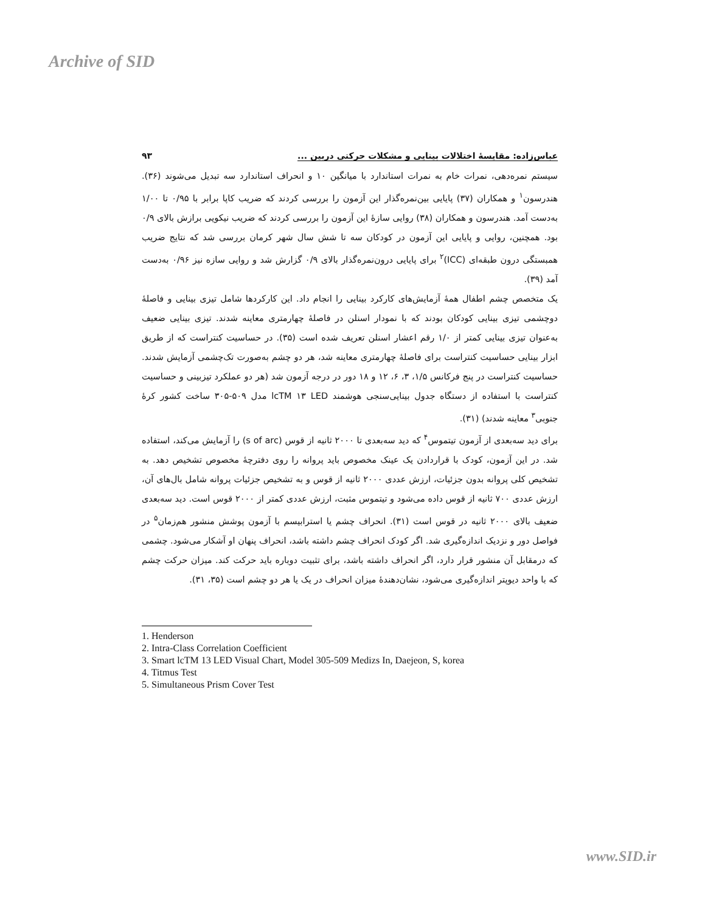Archive of SID
عباس‌زاده: مقایسهٔ اختلالات بینایی و مشکلات حرکتی دربین ... ۹۳
سیستم نمره‌دهی، نمرات خام به نمرات استاندارد با میانگین ۱۰ و انحراف استاندارد سه تبدیل می‌شوند (۳۶). هندرسون<sup>۱</sup> و همکاران (۳۷) پایایی بین‌نمره‌گذار این آزمون را بررسی کردند که ضریب کاپا برابر با ۰/۹۵ تا ۱/۰۰ به‌دست آمد. هندرسون و همکاران (۳۸) روایی سازهٔ این آزمون را بررسی کردند که ضریب نیکویی برازش بالای ۰/۹ بود. همچنین، روایی و پایایی این آزمون در کودکان سه تا شش سال شهر کرمان بررسی شد که نتایج ضریب همبستگی درون طبقه‌ای (ICC)<sup>۲</sup> برای پایایی درون‌نمره‌گذار بالای ۰/۹ گزارش شد و روایی سازه نیز ۰/۹۶ به‌دست آمد (۳۹).
یک متخصص چشم اطفال همهٔ آزمایش‌های کارکرد بینایی را انجام داد. این کارکردها شامل تیزی بینایی و فاصلهٔ دوچشمی تیزی بینایی کودکان بودند که با نمودار اسنلن در فاصلهٔ چهارمتری معاینه شدند. تیزی بینایی ضعیف به‌عنوان تیزی بینایی کمتر از ۱/۰ رقم اعشار اسنلن تعریف شده است (۳۵). در حساسیت کنتراست که از طریق ابزار بینایی حساسیت کنتراست برای فاصلهٔ چهارمتری معاینه شد، هر دو چشم به‌صورت تک‌چشمی آزمایش شدند. حساسیت کنتراست در پنج فرکانس ۱/۵، ۳، ۶، ۱۲ و ۱۸ دور در درجه آزمون شد (هر دو عملکرد تیزبینی و حساسیت کنتراست با استفاده از دستگاه جدول بینایی‌سنجی هوشمند lcTM ۱۳ LED مدل ۵۰۹-۳۰۵ ساخت کشور کرهٔ جنوبی<sup>۳</sup> معاینه شدند) (۳۱).
برای دید سه‌بعدی از آزمون تیتموس<sup>۴</sup> که دید سه‌بعدی تا ۲۰۰۰ ثانیه از قوس (s of arc) را آزمایش می‌کند، استفاده شد. در این آزمون، کودک با قراردادن یک عینک مخصوص باید پروانه را روی دفترچهٔ مخصوص تشخیص دهد. به تشخیص کلی پروانه بدون جزئیات، ارزش عددی ۲۰۰۰ ثانیه از قوس و به تشخیص جزئیات پروانه شامل بال‌های آن، ارزش عددی ۷۰۰ ثانیه از قوس داده می‌شود و تیتموس مثبت، ارزش عددی کمتر از ۲۰۰۰ قوس است. دید سه‌بعدی ضعیف بالای ۲۰۰۰ ثانیه در قوس است (۳۱). انحراف چشم یا استرابیسم با آزمون پوشش منشور هم‌زمان<sup>۵</sup> در فواصل دور و نزدیک اندازه‌گیری شد. اگر کودک انحراف چشم داشته باشد، انحراف پنهان او آشکار می‌شود. چشمی که درمقابل آن منشور قرار دارد، اگر انحراف داشته باشد، برای تثبیت دوباره باید حرکت کند. میزان حرکت چشم که با واحد دیوپتر اندازه‌گیری می‌شود، نشان‌دهندهٔ میزان انحراف در یک یا هر دو چشم است (۳۵، ۳۱).
1. Henderson
2. Intra-Class Correlation Coefficient
3. Smart lcTM 13 LED Visual Chart, Model 305-509 Medizs In, Daejeon, S, korea
4. Titmus Test
5. Simultaneous Prism Cover Test
www.SID.ir